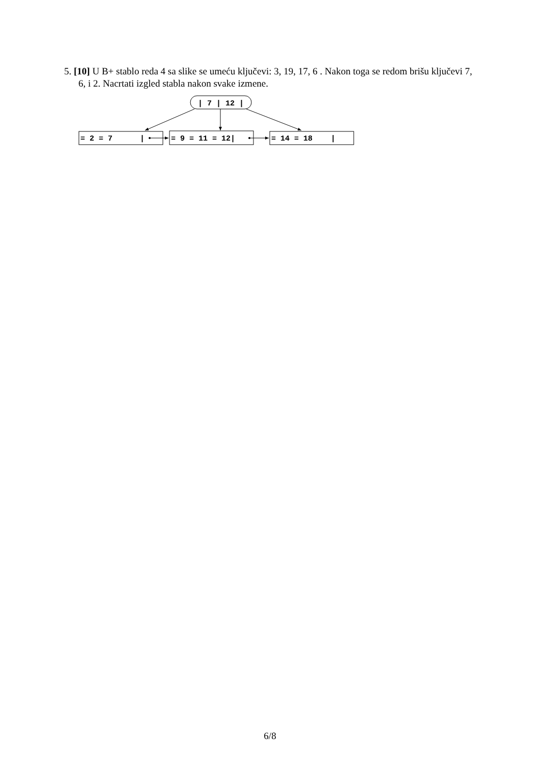5. [10] U B+ stablo reda 4 sa slike se umeću ključevi: 3, 19, 17, 6 . Nakon toga se redom brišu ključevi 7, 6, i 2. Nacrtati izgled stabla nakon svake izmene.
| 7 | 12 |
= 2 = 7 |
= 9 = 11 = 12|
= 14 = 18 |
6/8